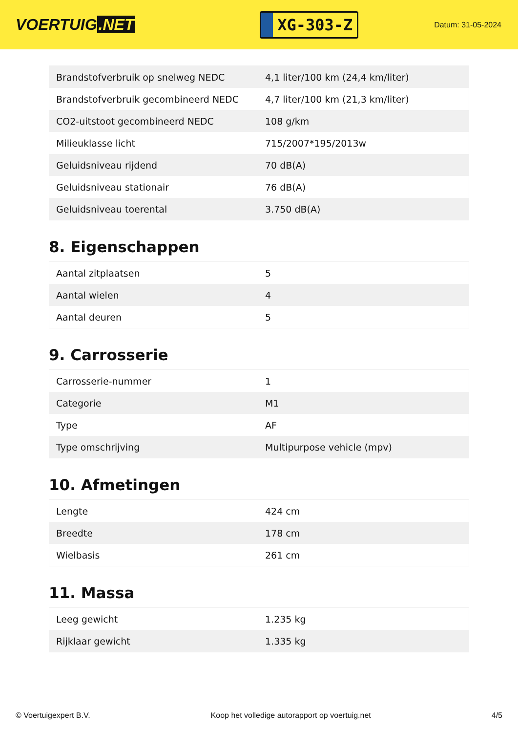VOERTUIG.NET
XG-303-Z
Datum: 31-05-2024
| Brandstofverbruik op snelweg NEDC | 4,1 liter/100 km (24,4 km/liter) |
| Brandstofverbruik gecombineerd NEDC | 4,7 liter/100 km (21,3 km/liter) |
| CO2-uitstoot gecombineerd NEDC | 108 g/km |
| Milieuklasse licht | 715/2007*195/2013w |
| Geluidsniveau rijdend | 70 dB(A) |
| Geluidsniveau stationair | 76 dB(A) |
| Geluidsniveau toerental | 3.750 dB(A) |
8. Eigenschappen
| Aantal zitplaatsen | 5 |
| Aantal wielen | 4 |
| Aantal deuren | 5 |
9. Carrosserie
| Carrosserie-nummer | 1 |
| Categorie | M1 |
| Type | AF |
| Type omschrijving | Multipurpose vehicle (mpv) |
10. Afmetingen
| Lengte | 424 cm |
| Breedte | 178 cm |
| Wielbasis | 261 cm |
11. Massa
| Leeg gewicht | 1.235 kg |
| Rijklaar gewicht | 1.335 kg |
© Voertuigexpert B.V. Koop het volledige autorapport op voertuig.net 4/5